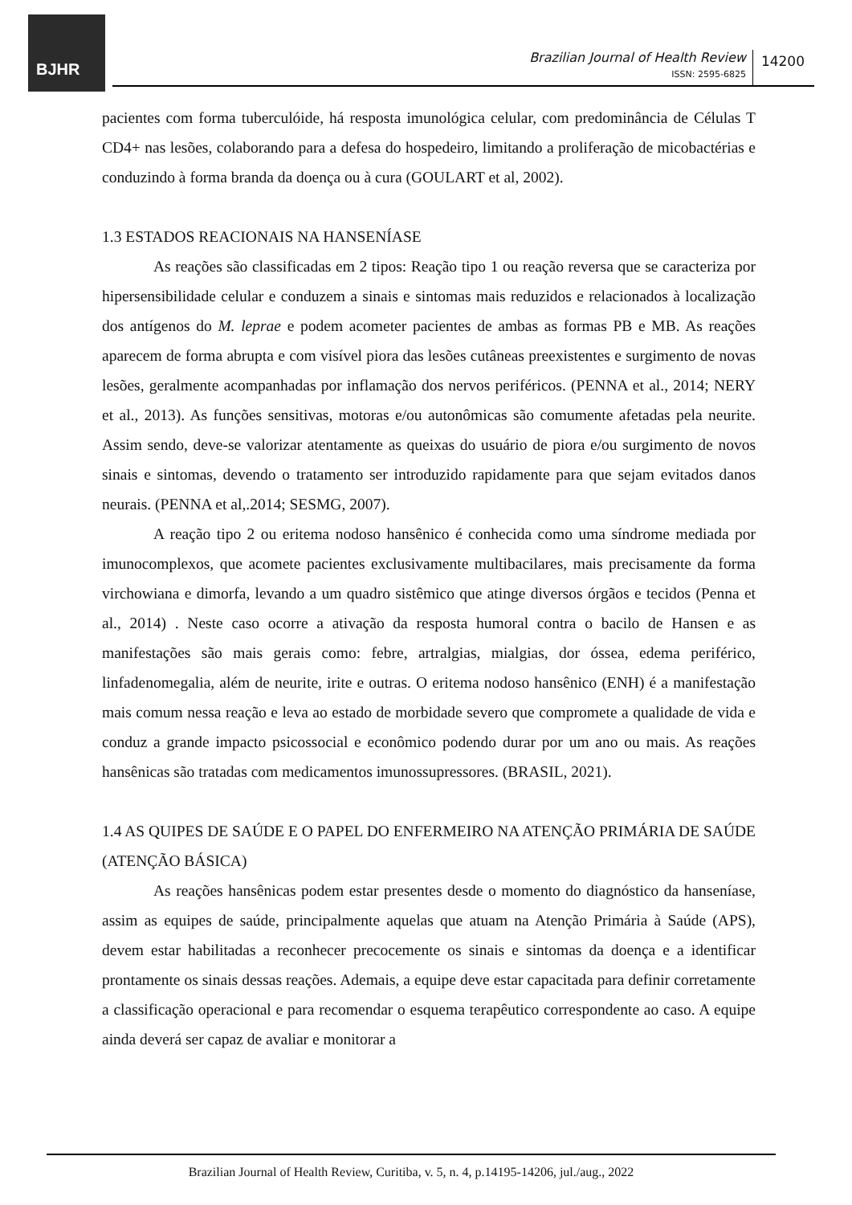BJHR
Brazilian Journal of Health Review
ISSN: 2595-6825
14200
pacientes com forma tuberculóide, há resposta imunológica celular, com predominância de Células T CD4+ nas lesões, colaborando para a defesa do hospedeiro, limitando a proliferação de micobactérias e conduzindo à forma branda da doença ou à cura (GOULART et al, 2002).
1.3 ESTADOS REACIONAIS NA HANSENÍASE
As reações são classificadas em 2 tipos: Reação tipo 1 ou reação reversa que se caracteriza por hipersensibilidade celular e conduzem a sinais e sintomas mais reduzidos e relacionados à localização dos antígenos do M. leprae e podem acometer pacientes de ambas as formas PB e MB. As reações aparecem de forma abrupta e com visível piora das lesões cutâneas preexistentes e surgimento de novas lesões, geralmente acompanhadas por inflamação dos nervos periféricos. (PENNA et al., 2014; NERY et al., 2013). As funções sensitivas, motoras e/ou autonômicas são comumente afetadas pela neurite. Assim sendo, deve-se valorizar atentamente as queixas do usuário de piora e/ou surgimento de novos sinais e sintomas, devendo o tratamento ser introduzido rapidamente para que sejam evitados danos neurais. (PENNA et al,.2014; SESMG, 2007).
A reação tipo 2 ou eritema nodoso hansênico é conhecida como uma síndrome mediada por imunocomplexos, que acomete pacientes exclusivamente multibacilares, mais precisamente da forma virchowiana e dimorfa, levando a um quadro sistêmico que atinge diversos órgãos e tecidos (Penna et al., 2014) . Neste caso ocorre a ativação da resposta humoral contra o bacilo de Hansen e as manifestações são mais gerais como: febre, artralgias, mialgias, dor óssea, edema periférico, linfadenomegalia, além de neurite, irite e outras. O eritema nodoso hansênico (ENH) é a manifestação mais comum nessa reação e leva ao estado de morbidade severo que compromete a qualidade de vida e conduz a grande impacto psicossocial e econômico podendo durar por um ano ou mais. As reações hansênicas são tratadas com medicamentos imunossupressores. (BRASIL, 2021).
1.4 AS QUIPES DE SAÚDE E O PAPEL DO ENFERMEIRO NA ATENÇÃO PRIMÁRIA DE SAÚDE (ATENÇÃO BÁSICA)
As reações hansênicas podem estar presentes desde o momento do diagnóstico da hanseníase, assim as equipes de saúde, principalmente aquelas que atuam na Atenção Primária à Saúde (APS), devem estar habilitadas a reconhecer precocemente os sinais e sintomas da doença e a identificar prontamente os sinais dessas reações. Ademais, a equipe deve estar capacitada para definir corretamente a classificação operacional e para recomendar o esquema terapêutico correspondente ao caso. A equipe ainda deverá ser capaz de avaliar e monitorar a
Brazilian Journal of Health Review, Curitiba, v. 5, n. 4, p.14195-14206, jul./aug., 2022